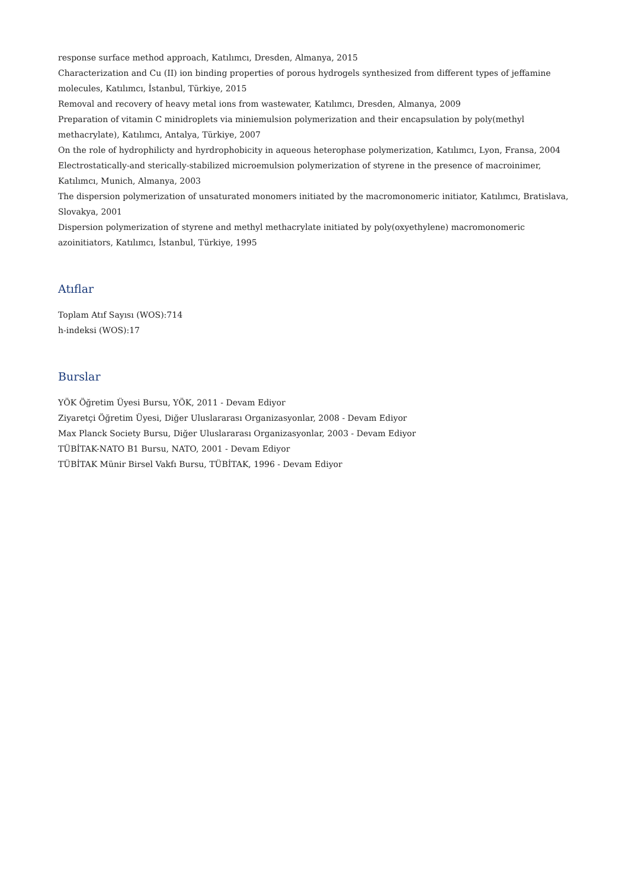response surface method approach, Katılımcı, Dresden, Almanya, 2015
Characterization and Cu (II) ion binding properties of porous hydrogels synthesized from different types of jeffamine molecules, Katılımcı, İstanbul, Türkiye, 2015
Removal and recovery of heavy metal ions from wastewater, Katılımcı, Dresden, Almanya, 2009
Preparation of vitamin C minidroplets via miniemulsion polymerization and their encapsulation by poly(methyl methacrylate), Katılımcı, Antalya, Türkiye, 2007
On the role of hydrophilicty and hyrdrophobicity in aqueous heterophase polymerization, Katılımcı, Lyon, Fransa, 2004
Electrostatically-and sterically-stabilized microemulsion polymerization of styrene in the presence of macroinimer, Katılımcı, Munich, Almanya, 2003
The dispersion polymerization of unsaturated monomers initiated by the macromonomeric initiator, Katılımcı, Bratislava, Slovakya, 2001
Dispersion polymerization of styrene and methyl methacrylate initiated by poly(oxyethylene) macromonomeric azoinitiators, Katılımcı, İstanbul, Türkiye, 1995
Atıflar
Toplam Atıf Sayısı (WOS):714
h-indeksi (WOS):17
Burslar
YÖK Öğretim Üyesi Bursu, YÖK, 2011 - Devam Ediyor
Ziyaretçi Öğretim Üyesi, Diğer Uluslararası Organizasyonlar, 2008 - Devam Ediyor
Max Planck Society Bursu, Diğer Uluslararası Organizasyonlar, 2003 - Devam Ediyor
TÜBİTAK-NATO B1 Bursu, NATO, 2001 - Devam Ediyor
TÜBİTAK Münir Birsel Vakfı Bursu, TÜBİTAK, 1996 - Devam Ediyor